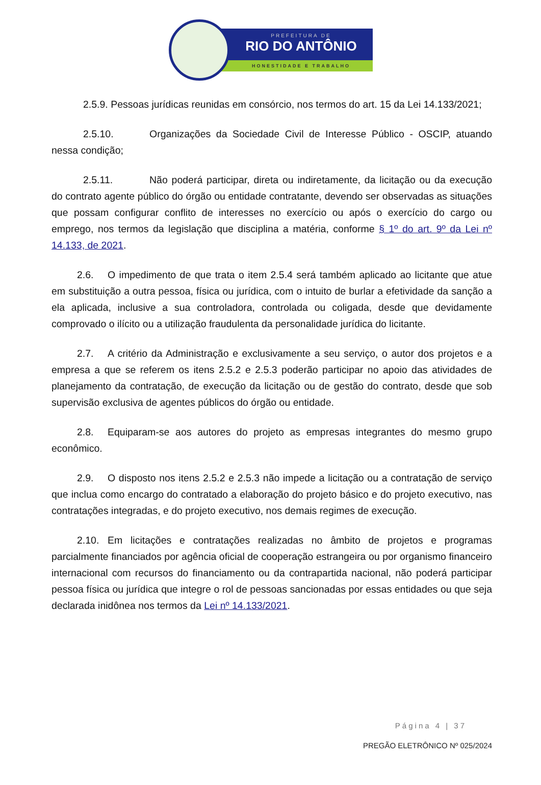PREFEITURA DE
RIO DO ANTÔNIO
HONESTIDADE E TRABALHO
2.5.9. Pessoas jurídicas reunidas em consórcio, nos termos do art. 15 da Lei 14.133/2021;
2.5.10. Organizações da Sociedade Civil de Interesse Público - OSCIP, atuando nessa condição;
2.5.11. Não poderá participar, direta ou indiretamente, da licitação ou da execução do contrato agente público do órgão ou entidade contratante, devendo ser observadas as situações que possam configurar conflito de interesses no exercício ou após o exercício do cargo ou emprego, nos termos da legislação que disciplina a matéria, conforme § 1º do art. 9º da Lei nº 14.133, de 2021.
2.6. O impedimento de que trata o item 2.5.4 será também aplicado ao licitante que atue em substituição a outra pessoa, física ou jurídica, com o intuito de burlar a efetividade da sanção a ela aplicada, inclusive a sua controladora, controlada ou coligada, desde que devidamente comprovado o ilícito ou a utilização fraudulenta da personalidade jurídica do licitante.
2.7. A critério da Administração e exclusivamente a seu serviço, o autor dos projetos e a empresa a que se referem os itens 2.5.2 e 2.5.3 poderão participar no apoio das atividades de planejamento da contratação, de execução da licitação ou de gestão do contrato, desde que sob supervisão exclusiva de agentes públicos do órgão ou entidade.
2.8. Equiparam-se aos autores do projeto as empresas integrantes do mesmo grupo econômico.
2.9. O disposto nos itens 2.5.2 e 2.5.3 não impede a licitação ou a contratação de serviço que inclua como encargo do contratado a elaboração do projeto básico e do projeto executivo, nas contratações integradas, e do projeto executivo, nos demais regimes de execução.
2.10. Em licitações e contratações realizadas no âmbito de projetos e programas parcialmente financiados por agência oficial de cooperação estrangeira ou por organismo financeiro internacional com recursos do financiamento ou da contrapartida nacional, não poderá participar pessoa física ou jurídica que integre o rol de pessoas sancionadas por essas entidades ou que seja declarada inidônea nos termos da Lei nº 14.133/2021.
Página 4 | 37
PREGÃO ELETRÔNICO Nº 025/2024